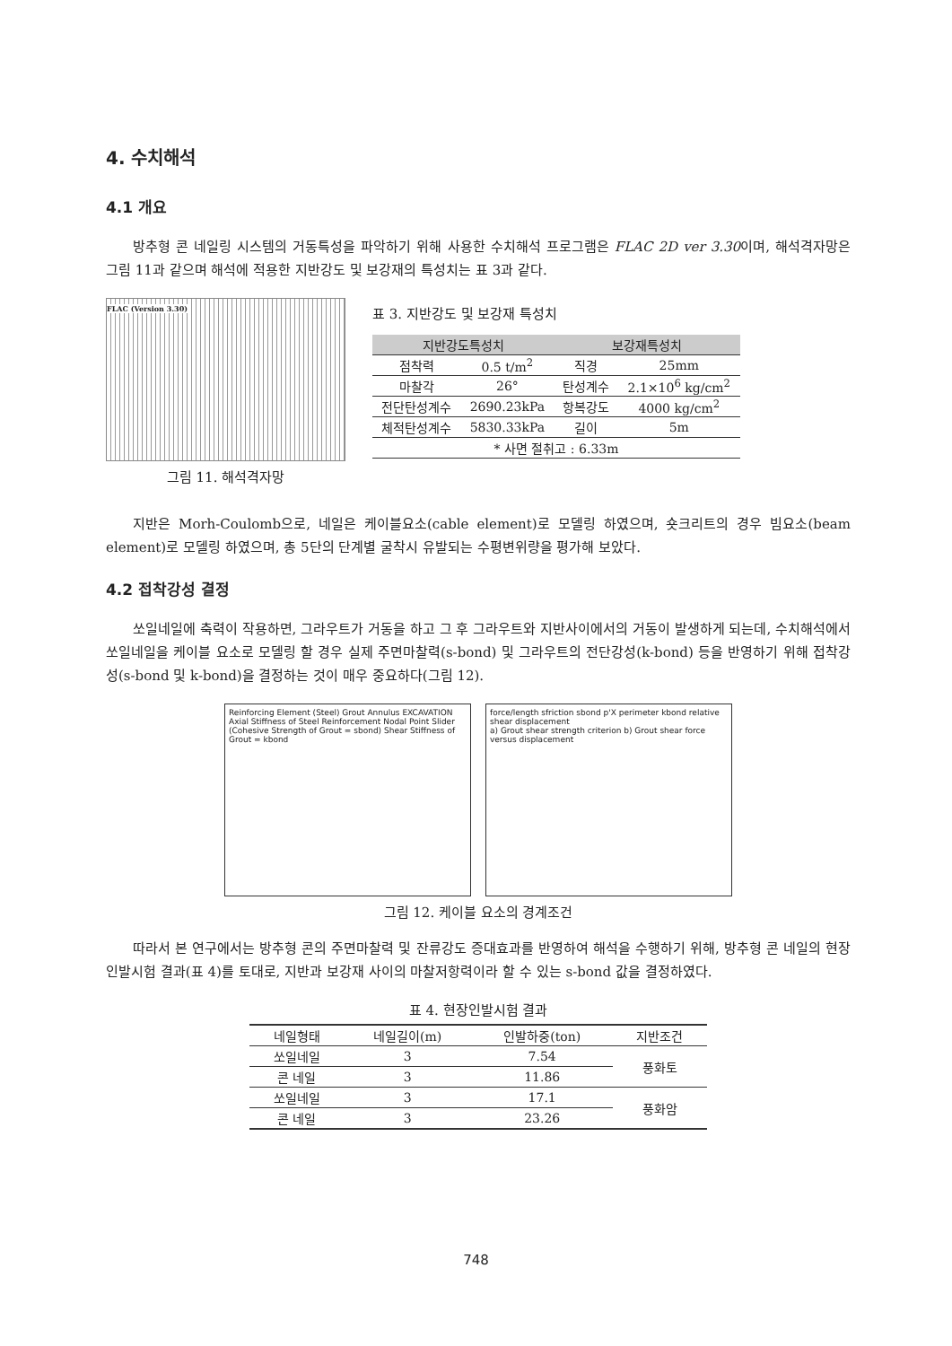4. 수치해석
4.1 개요
방추형 콘 네일링 시스템의 거동특성을 파악하기 위해 사용한 수치해석 프로그램은 FLAC 2D ver 3.30이며, 해석격자망은 그림 11과 같으며 해석에 적용한 지반강도 및 보강재의 특성치는 표 3과 같다.
FLAC (Version 3.30)
그림 11. 해석격자망
표 3. 지반강도 및 보강재 특성치
| 지반강도특성치 | | 보강재특성치 | |
| --- | --- | --- | --- |
| 점착력 | 0.5 t/m<sup>2</sup> | 직경 | 25mm |
| 마찰각 | 26° | 탄성계수 | 2.1×10<sup>6</sup> kg/cm<sup>2</sup> |
| 전단탄성계수 | 2690.23kPa | 항복강도 | 4000 kg/cm<sup>2</sup> |
| 체적탄성계수 | 5830.33kPa | 길이 | 5m |
| * 사면 절취고 : 6.33m | | | |
지반은 Morh-Coulomb으로, 네일은 케이블요소(cable element)로 모델링 하였으며, 숏크리트의 경우 빔요소(beam element)로 모델링 하였으며, 총 5단의 단계별 굴착시 유발되는 수평변위량을 평가해 보았다.
4.2 접착강성 결정
쏘일네일에 축력이 작용하면, 그라우트가 거동을 하고 그 후 그라우트와 지반사이에서의 거동이 발생하게 되는데, 수치해석에서 쏘일네일을 케이블 요소로 모델링 할 경우 실제 주면마찰력(s-bond) 및 그라우트의 전단강성(k-bond) 등을 반영하기 위해 접착강성(s-bond 및 k-bond)을 결정하는 것이 매우 중요하다(그림 12).
Reinforcing Element (Steel) Grout Annulus EXCAVATION Axial Stiffness of Steel Reinforcement Nodal Point Slider (Cohesive Strength of Grout = sbond) Shear Stiffness of Grout = kbond
force/length sfriction sbond p'X perimeter kbond relative shear displacement
a) Grout shear strength criterion b) Grout shear force versus displacement
그림 12. 케이블 요소의 경계조건
따라서 본 연구에서는 방추형 콘의 주면마찰력 및 잔류강도 증대효과를 반영하여 해석을 수행하기 위해, 방추형 콘 네일의 현장인발시험 결과(표 4)를 토대로, 지반과 보강재 사이의 마찰저항력이라 할 수 있는 s-bond 값을 결정하였다.
표 4. 현장인발시험 결과
| 네일형태 | 네일길이(m) | 인발하중(ton) | 지반조건 |
| --- | --- | --- | --- |
| 쏘일네일 | 3 | 7.54 | 풍화토 |
| 콘 네일 | 3 | 11.86 | |
| 쏘일네일 | 3 | 17.1 | 풍화암 |
| 콘 네일 | 3 | 23.26 | |
748